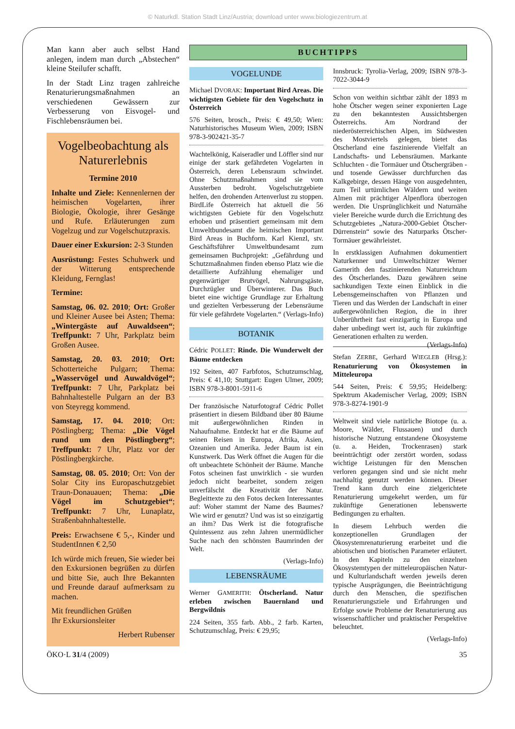© Naturkdl. Station Stadt Linz/Austria; download unter www.biologiezentrum.at
Man kann aber auch selbst Hand anlegen, indem man durch „Abstechen“ kleine Steilufer schafft.
In der Stadt Linz tragen zahlreiche Renaturierungsmaßnahmen an verschiedenen Gewässern zur Verbesserung von Eisvogel- und Fischlebensräumen bei.
Vogelbeobachtung als Naturerlebnis
Termine 2010
Inhalte und Ziele: Kennenlernen der heimischen Vogelarten, ihrer Biologie, Ökologie, ihrer Gesänge und Rufe. Erläuterungen zum Vogelzug und zur Vogelschutzpraxis.
Dauer einer Exkursion: 2-3 Stunden
Ausrüstung: Festes Schuhwerk und der Witterung entsprechende Kleidung, Fernglas!
Termine:
Samstag, 06. 02. 2010; Ort: Großer und Kleiner Ausee bei Asten; Thema: „Wintergäste auf Auwaldseen“; Treffpunkt: 7 Uhr, Parkplatz beim Großen Ausee.
Samstag, 20. 03. 2010; Ort: Schotterteiche Pulgarn; Thema: „Wasservögel und Auwaldvögel“; Treffpunkt: 7 Uhr, Parkplatz bei Bahnhaltestelle Pulgarn an der B3 von Steyregg kommend.
Samstag, 17. 04. 2010; Ort: Pöstlingberg; Thema: „Die Vögel rund um den Pöstlingberg“; Treffpunkt: 7 Uhr, Platz vor der Pöstlingbergkirche.
Samstag, 08. 05. 2010; Ort: Von der Solar City ins Europaschutzgebiet Traun-Donauauen; Thema: „Die Vögel im Schutzgebiet“; Treffpunkt: 7 Uhr, Lunaplatz, Straßenbahnhaltestelle.
Preis: Erwachsene € 5,-, Kinder und StudentInnen € 2,50
Ich würde mich freuen, Sie wieder bei den Exkursionen begrüßen zu dürfen und bitte Sie, auch Ihre Bekannten und Freunde darauf aufmerksam zu machen.
Mit freundlichen Grüßen
Ihr Exkursionsleiter
Herbert Rubenser
BUCHTIPPS
VOGELUNDE
Michael DVORAK: Important Bird Areas. Die wichtigsten Gebiete für den Vogelschutz in Österreich
576 Seiten, brosch., Preis: € 49,50; Wien: Naturhistorisches Museum Wien, 2009; ISBN 978-3-902421-35-7
Wachtelkönig, Kaiseradler und Löffler sind nur einige der stark gefährdeten Vogelarten in Österreich, deren Lebensraum schwindet. Ohne Schutzmaßnahmen sind sie vom Aussterben bedroht. Vogelschutzgebiete helfen, den drohenden Artenverlust zu stoppen. BirdLife Österreich hat aktuell die 56 wichtigsten Gebiete für den Vogelschutz erhoben und präsentiert gemeinsam mit dem Umweltbundesamt die heimischen Important Bird Areas in Buchform. Karl Kienzl, stv. Geschäftsführer Umweltbundesamt zum gemeinsamen Buchprojekt: „Gefährdung und Schutzmaßnahmen finden ebenso Platz wie die detaillierte Aufzählung ehemaliger und gegenwärtiger Brutvögel, Nahrungsgäste, Durchzügler und Überwinterer. Das Buch bietet eine wichtige Grundlage zur Erhaltung und gezielten Verbesserung der Lebensräume für viele gefährdete Vogelarten.“ (Verlags-Info)
BOTANIK
Cédric POLLET: Rinde. Die Wunderwelt der Bäume entdecken
192 Seiten, 407 Farbfotos, Schutzumschlag, Preis: € 41,10; Stuttgart: Eugen Ulmer, 2009; ISBN 978-3-8001-5911-6
Der französische Naturfotograf Cédric Pollet präsentiert in diesem Bildband über 80 Bäume mit außergewöhnlichen Rinden in Nahaufnahme. Entdeckt hat er die Bäume auf seinen Reisen in Europa, Afrika, Asien, Ozeanien und Amerika. Jeder Baum ist ein Kunstwerk. Das Werk öffnet die Augen für die oft unbeachtete Schönheit der Bäume. Manche Fotos scheinen fast unwirklich - sie wurden jedoch nicht bearbeitet, sondern zeigen unverfälscht die Kreativität der Natur. Begleittexte zu den Fotos decken Interessantes auf: Woher stammt der Name des Baumes? Wie wird er genutzt? Und was ist so einzigartig an ihm? Das Werk ist die fotografische Quintessenz aus zehn Jahren unermüdlicher Suche nach den schönsten Baumrinden der Welt.
(Verlags-Info)
LEBENSRÄUME
Werner GAMERITH: Ötscherland. Natur erleben zwischen Bauernland und Bergwildnis
224 Seiten, 355 farb. Abb., 2 farb. Karten, Schutzumschlag, Preis: € 29,95;
Innsbruck: Tyrolia-Verlag, 2009; ISBN 978-3-7022-3044-9
Schon von weithin sichtbar zählt der 1893 m hohe Ötscher wegen seiner exponierten Lage zu den bekanntesten Aussichtsbergen Österreichs. Am Nordrand der niederösterreichischen Alpen, im Südwesten des Mostviertels gelegen, bietet das Ötscherland eine faszinierende Vielfalt an Landschafts- und Lebensräumen. Markante Schluchten - die Tormäuer und Ötschergräben - und tosende Gewässer durchfurchen das Kalkgebirge, dessen Hänge von ausgedehnten, zum Teil urtümlichen Wäldern und weiten Almen mit prächtiger Alpenflora überzogen werden. Die Ursprünglichkeit und Naturnähe vieler Bereiche wurde durch die Errichtung des Schutzgebietes „Natura-2000-Gebiet Ötscher-Dürrenstein“ sowie des Naturparks Ötscher-Tormäuer gewährleistet.
In erstklassigen Aufnahmen dokumentiert Naturkenner und Umweltschützer Werner Gamerith den faszinierenden Naturreichtum des Ötscherlandes. Dazu gewähren seine sachkundigen Texte einen Einblick in die Lebensgemeinschaften von Pflanzen und Tieren und das Werden der Landschaft in einer außergewöhnlichen Region, die in ihrer Unberührtheit fast einzigartig in Europa und daher unbedingt wert ist, auch für zukünftige Generationen erhalten zu werden. (Verlags-Info)
Stefan ZERBE, Gerhard WIEGLEB (Hrsg.): Renaturierung von Ökosystemen in Mitteleuropa
544 Seiten, Preis: € 59,95; Heidelberg: Spektrum Akademischer Verlag, 2009; ISBN 978-3-8274-1901-9
Weltweit sind viele natürliche Biotope (u. a. Moore, Wälder, Flussauen) und durch historische Nutzung entstandene Ökosysteme (u. a. Heiden, Trockenrasen) stark beeinträchtigt oder zerstört worden, sodass wichtige Leistungen für den Menschen verloren gegangen sind und sie nicht mehr nachhaltig genutzt werden können. Dieser Trend kann durch eine zielgerichtete Renaturierung umgekehrt werden, um für zukünftige Generationen lebenswerte Bedingungen zu erhalten.
In diesem Lehrbuch werden die konzeptionellen Grundlagen der Ökosystemrenaturierung erarbeitet und die abiotischen und biotischen Parameter erläutert. In den Kapiteln zu den einzelnen Ökosystemtypen der mitteleuropäischen Natur- und Kulturlandschaft werden jeweils deren typische Ausprägungen, die Beeinträchtigung durch den Menschen, die spezifischen Renaturierungsziele und Erfahrungen und Erfolge sowie Probleme der Renaturierung aus wissenschaftlicher und praktischer Perspektive beleuchtet.
(Verlags-Info)
ÖKO·L 31/4 (2009) 35